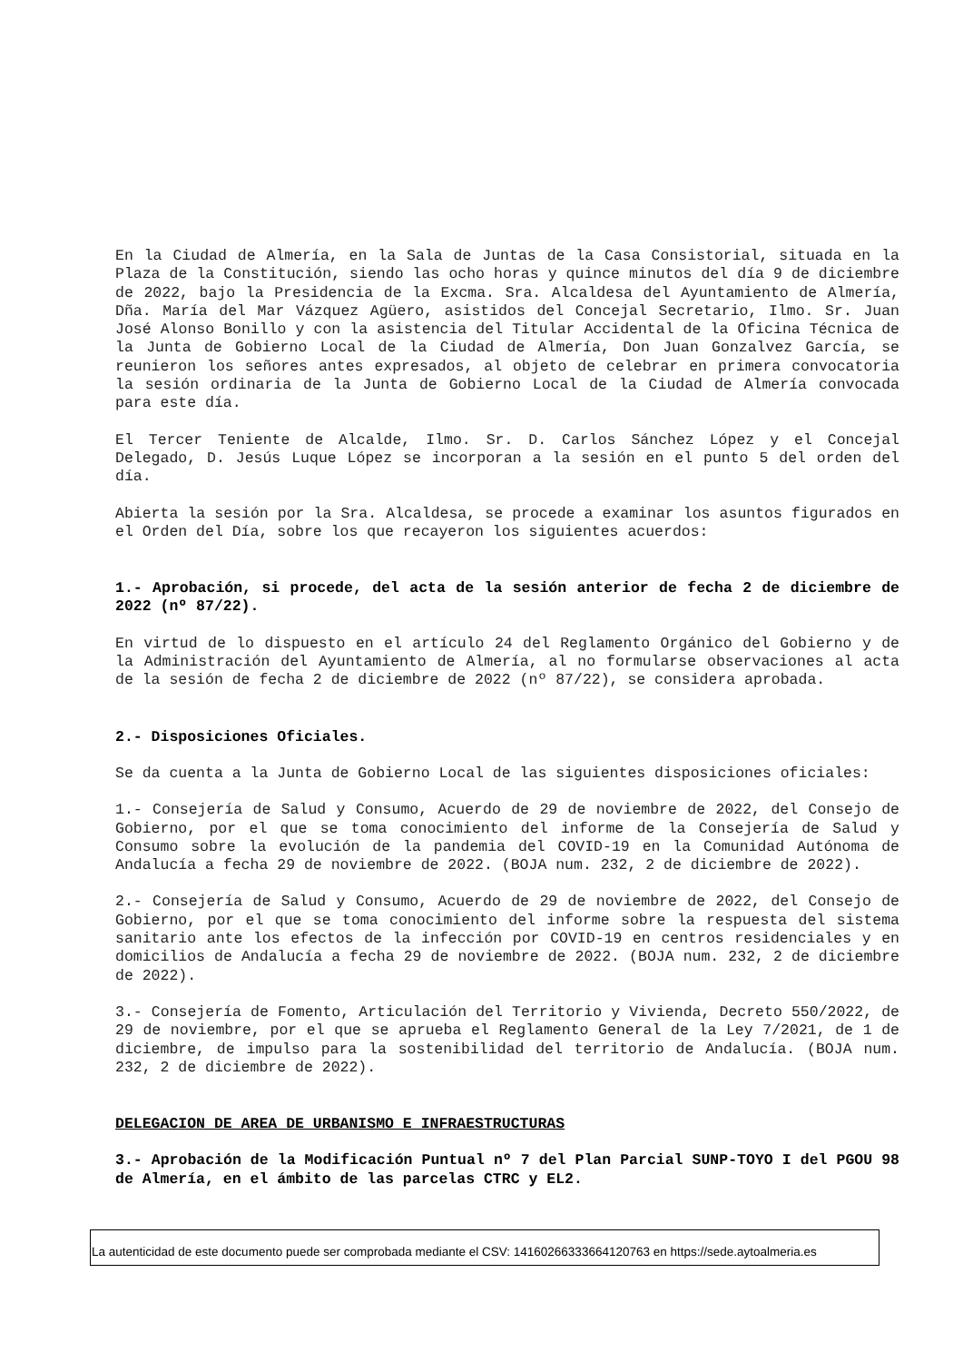En la Ciudad de Almería, en la Sala de Juntas de la Casa Consistorial, situada en la Plaza de la Constitución, siendo las ocho horas y quince minutos del día 9 de diciembre de 2022, bajo la Presidencia de la Excma. Sra. Alcaldesa del Ayuntamiento de Almería, Dña. María del Mar Vázquez Agüero, asistidos del Concejal Secretario, Ilmo. Sr. Juan José Alonso Bonillo y con la asistencia del Titular Accidental de la Oficina Técnica de la Junta de Gobierno Local de la Ciudad de Almería, Don Juan Gonzalvez García, se reunieron los señores antes expresados, al objeto de celebrar en primera convocatoria la sesión ordinaria de la Junta de Gobierno Local de la Ciudad de Almería convocada para este día.
El Tercer Teniente de Alcalde, Ilmo. Sr. D. Carlos Sánchez López y el Concejal Delegado, D. Jesús Luque López se incorporan a la sesión en el punto 5 del orden del día.
Abierta la sesión por la Sra. Alcaldesa, se procede a examinar los asuntos figurados en el Orden del Día, sobre los que recayeron los siguientes acuerdos:
1.- Aprobación, si procede, del acta de la sesión anterior de fecha 2 de diciembre de 2022 (nº 87/22).
En virtud de lo dispuesto en el artículo 24 del Reglamento Orgánico del Gobierno y de la Administración del Ayuntamiento de Almería, al no formularse observaciones al acta de la sesión de fecha 2 de diciembre de 2022 (nº 87/22), se considera aprobada.
2.- Disposiciones Oficiales.
Se da cuenta a la Junta de Gobierno Local de las siguientes disposiciones oficiales:
1.- Consejería de Salud y Consumo, Acuerdo de 29 de noviembre de 2022, del Consejo de Gobierno, por el que se toma conocimiento del informe de la Consejería de Salud y Consumo sobre la evolución de la pandemia del COVID-19 en la Comunidad Autónoma de Andalucía a fecha 29 de noviembre de 2022. (BOJA num. 232, 2 de diciembre de 2022).
2.- Consejería de Salud y Consumo, Acuerdo de 29 de noviembre de 2022, del Consejo de Gobierno, por el que se toma conocimiento del informe sobre la respuesta del sistema sanitario ante los efectos de la infección por COVID-19 en centros residenciales y en domicilios de Andalucía a fecha 29 de noviembre de 2022. (BOJA num. 232, 2 de diciembre de 2022).
3.- Consejería de Fomento, Articulación del Territorio y Vivienda, Decreto 550/2022, de 29 de noviembre, por el que se aprueba el Reglamento General de la Ley 7/2021, de 1 de diciembre, de impulso para la sostenibilidad del territorio de Andalucía. (BOJA num. 232, 2 de diciembre de 2022).
DELEGACION DE AREA DE URBANISMO E INFRAESTRUCTURAS
3.- Aprobación de la Modificación Puntual nº 7 del Plan Parcial SUNP-TOYO I del PGOU 98 de Almería, en el ámbito de las parcelas CTRC y EL2.
La autenticidad de este documento puede ser comprobada mediante el CSV: 14160266333664120763 en https://sede.aytoalmeria.es